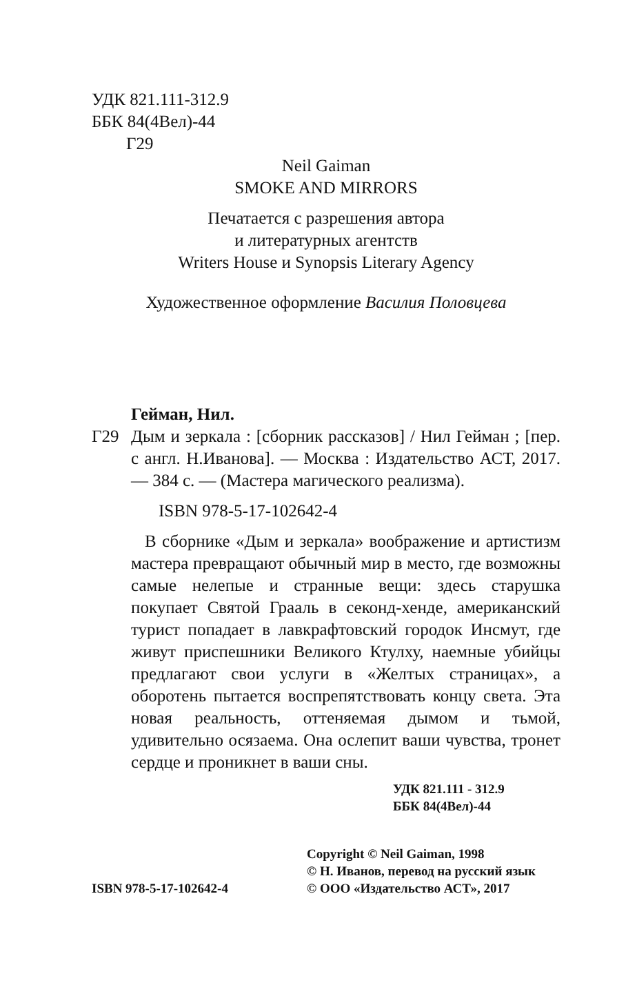УДК 821.111-312.9
ББК 84(4Вел)-44
Г29
Neil Gaiman
SMOKE AND MIRRORS
Печатается с разрешения автора
и литературных агентств
Writers House и Synopsis Literary Agency
Художественное оформление Василия Половцева
Гейман, Нил.
Г29 Дым и зеркала : [сборник рассказов] / Нил Гейман ; [пер. с англ. Н.Иванова]. — Москва : Издательство АСТ, 2017. — 384 с. — (Мастера магического реализма).
ISBN 978-5-17-102642-4
В сборнике «Дым и зеркала» воображение и артистизм мастера превращают обычный мир в место, где возможны самые нелепые и странные вещи: здесь старушка покупает Святой Грааль в секонд-хенде, американский турист попадает в лавкрафтовский городок Инсмут, где живут приспешники Великого Ктулху, наемные убийцы предлагают свои услуги в «Желтых страницах», а оборотень пытается воспрепятствовать концу света. Эта новая реальность, оттеняемая дымом и тьмой, удивительно осязаема. Она ослепит ваши чувства, тронет сердце и проникнет в ваши сны.
УДК 821.111 - 312.9
ББК 84(4Вел)-44
ISBN 978-5-17-102642-4
Copyright © Neil Gaiman, 1998
© Н. Иванов, перевод на русский язык
© ООО «Издательство АСТ», 2017